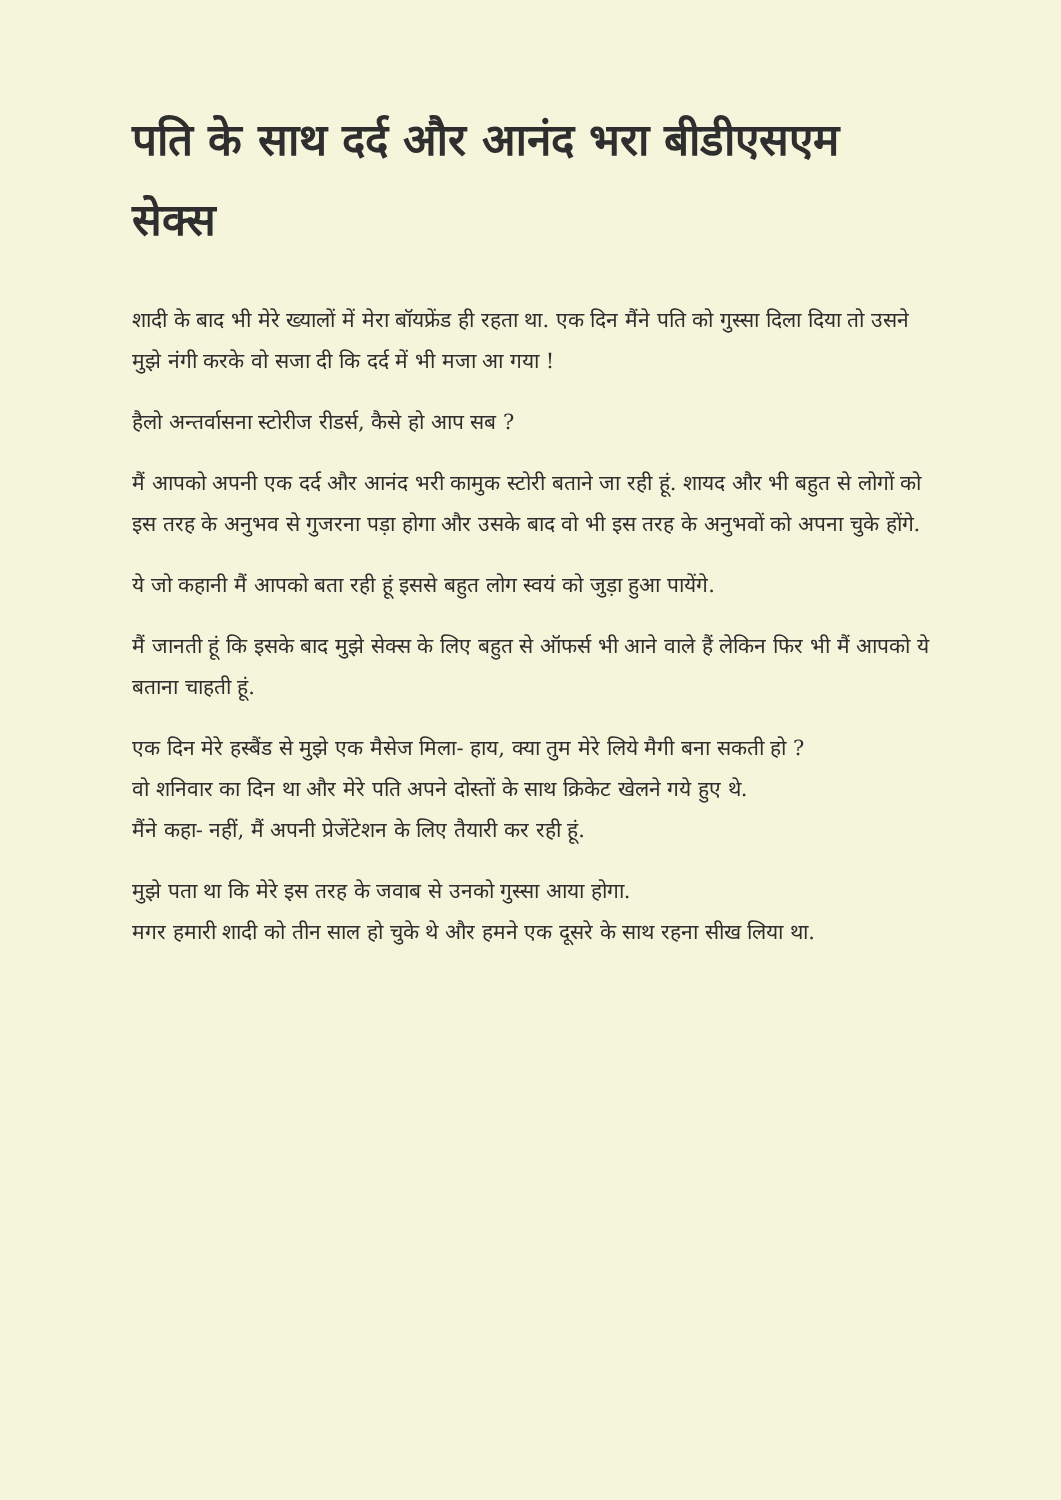पति के साथ दर्द और आनंद भरा बीडीएसएम सेक्स
शादी के बाद भी मेरे ख्यालों में मेरा बॉयफ्रेंड ही रहता था. एक दिन मैंने पति को गुस्सा दिला दिया तो उसने मुझे नंगी करके वो सजा दी कि दर्द में भी मजा आ गया !
हैलो अन्तर्वासना स्टोरीज रीडर्स, कैसे हो आप सब ?
मैं आपको अपनी एक दर्द और आनंद भरी कामुक स्टोरी बताने जा रही हूं. शायद और भी बहुत से लोगों को इस तरह के अनुभव से गुजरना पड़ा होगा और उसके बाद वो भी इस तरह के अनुभवों को अपना चुके होंगे.
ये जो कहानी मैं आपको बता रही हूं इससे बहुत लोग स्वयं को जुड़ा हुआ पायेंगे.
मैं जानती हूं कि इसके बाद मुझे सेक्स के लिए बहुत से ऑफर्स भी आने वाले हैं लेकिन फिर भी मैं आपको ये बताना चाहती हूं.
एक दिन मेरे हस्बैंड से मुझे एक मैसेज मिला- हाय, क्या तुम मेरे लिये मैगी बना सकती हो ?
वो शनिवार का दिन था और मेरे पति अपने दोस्तों के साथ क्रिकेट खेलने गये हुए थे.
मैंने कहा- नहीं, मैं अपनी प्रेजेंटेशन के लिए तैयारी कर रही हूं.
मुझे पता था कि मेरे इस तरह के जवाब से उनको गुस्सा आया होगा.
मगर हमारी शादी को तीन साल हो चुके थे और हमने एक दूसरे के साथ रहना सीख लिया था.